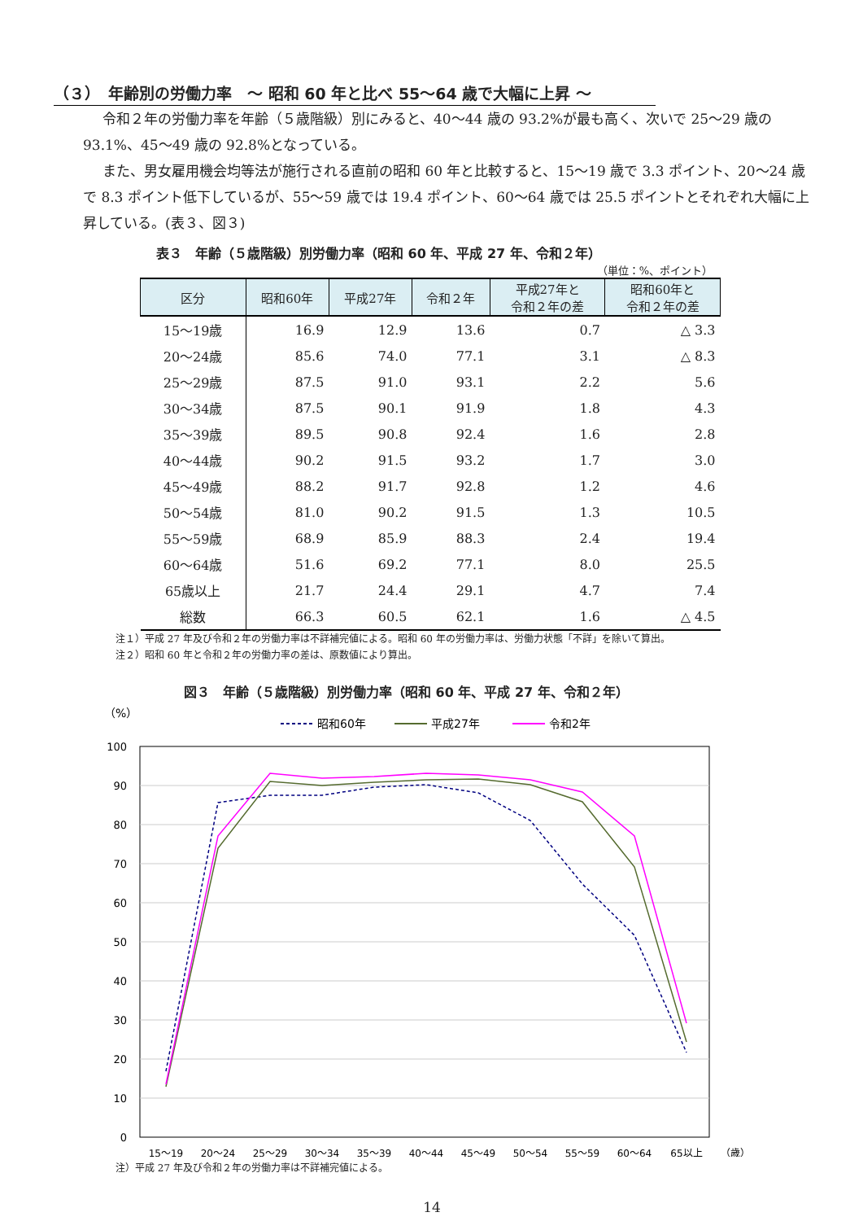（３）　年齢別の労働力率　～ 昭和 60 年と比べ 55～64 歳で大幅に上昇 ～
令和２年の労働力率を年齢（５歳階級）別にみると、40～44 歳の 93.2%が最も高く、次いで 25～29 歳の 93.1%、45～49 歳の 92.8%となっている。
また、男女雇用機会均等法が施行される直前の昭和 60 年と比較すると、15～19 歳で 3.3 ポイント、20～24 歳で 8.3 ポイント低下しているが、55～59 歳では 19.4 ポイント、60～64 歳では 25.5 ポイントとそれぞれ大幅に上昇している。(表３、図３)
表３　年齢（５歳階級）別労働力率（昭和 60 年、平成 27 年、令和２年）
（単位：%、ポイント）
| 区分 | 昭和60年 | 平成27年 | 令和２年 | 平成27年と 令和２年の差 | 昭和60年と 令和２年の差 |
| --- | --- | --- | --- | --- | --- |
| 15～19歳 | 16.9 | 12.9 | 13.6 | 0.7 | △ 3.3 |
| 20～24歳 | 85.6 | 74.0 | 77.1 | 3.1 | △ 8.3 |
| 25～29歳 | 87.5 | 91.0 | 93.1 | 2.2 | 5.6 |
| 30～34歳 | 87.5 | 90.1 | 91.9 | 1.8 | 4.3 |
| 35～39歳 | 89.5 | 90.8 | 92.4 | 1.6 | 2.8 |
| 40～44歳 | 90.2 | 91.5 | 93.2 | 1.7 | 3.0 |
| 45～49歳 | 88.2 | 91.7 | 92.8 | 1.2 | 4.6 |
| 50～54歳 | 81.0 | 90.2 | 91.5 | 1.3 | 10.5 |
| 55～59歳 | 68.9 | 85.9 | 88.3 | 2.4 | 19.4 |
| 60～64歳 | 51.6 | 69.2 | 77.1 | 8.0 | 25.5 |
| 65歳以上 | 21.7 | 24.4 | 29.1 | 4.7 | 7.4 |
| 総数 | 66.3 | 60.5 | 62.1 | 1.6 | △ 4.5 |
注１）平成 27 年及び令和２年の労働力率は不詳補完値による。昭和 60 年の労働力率は、労働力状態「不詳」を除いて算出。
注２）昭和 60 年と令和２年の労働力率の差は、原数値により算出。
図３　年齢（５歳階級）別労働力率（昭和 60 年、平成 27 年、令和２年）
（%）
昭和60年
平成27年
令和2年
100
90
80
70
60
50
40
30
20
10
0
15～19
20～24
25～29
30～34
35～39
40～44
45～49
50～54
55～59
60～64
65以上
（歳）
注）平成 27 年及び令和２年の労働力率は不詳補完値による。
14